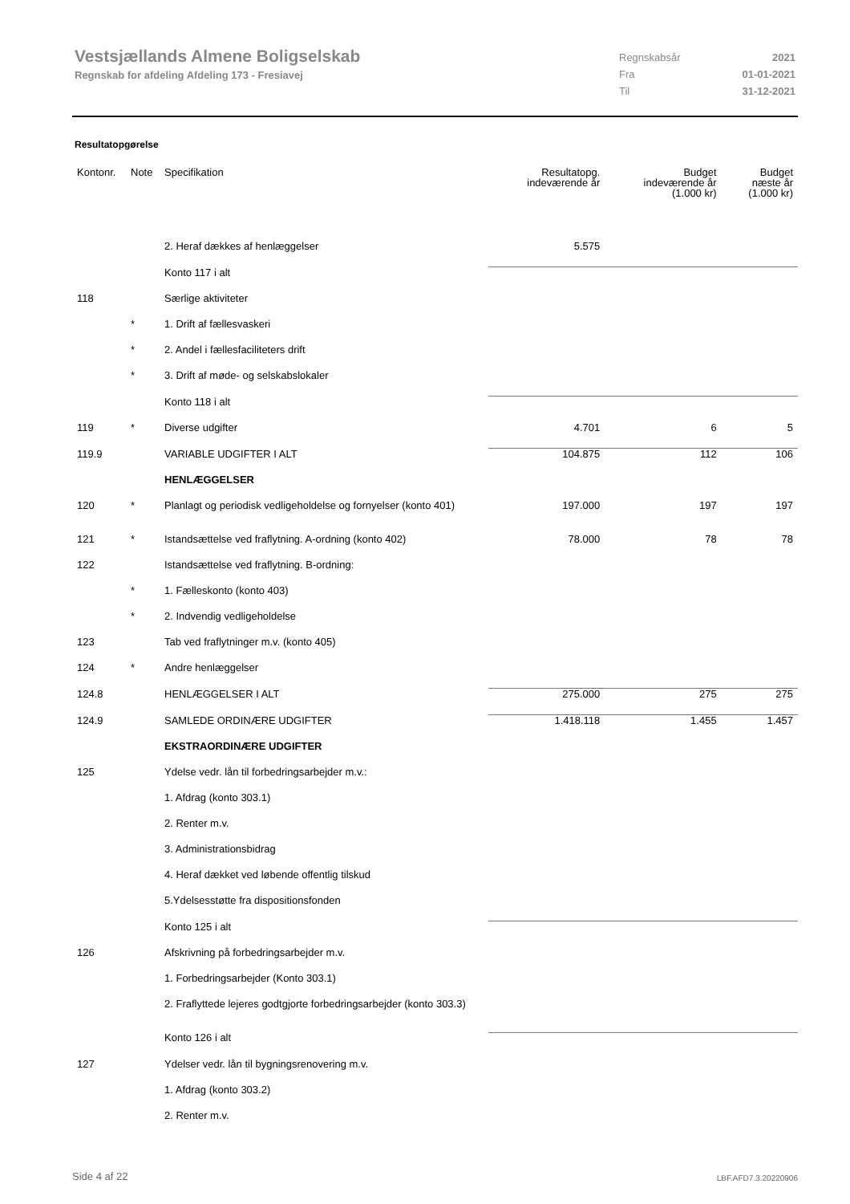Vestsjællands Almene Boligselskab
Regnskab for afdeling Afdeling 173 - Fresiavej
Regnskabsår 2021
Fra 01-01-2021
Til 31-12-2021
Resultatopgørelse
| Kontonr. | Note | Specifikation | Resultatopg. indeværende år | Budget indeværende år (1.000 kr) | Budget næste år (1.000 kr) |
| --- | --- | --- | --- | --- | --- |
| | | 2. Heraf dækkes af henlæggelser | 5.575 | | |
| | | Konto 117 i alt | | | |
| 118 | | Særlige aktiviteter | | | |
| | * | 1. Drift af fællesvaskeri | | | |
| | * | 2. Andel i fællesfaciliteters drift | | | |
| | * | 3. Drift af møde- og selskabslokaler | | | |
| | | Konto 118 i alt | | | |
| 119 | * | Diverse udgifter | 4.701 | 6 | 5 |
| 119.9 | | VARIABLE UDGIFTER I ALT | 104.875 | 112 | 106 |
| | | HENLÆGGELSER | | | |
| 120 | * | Planlagt og periodisk vedligeholdelse og fornyelser (konto 401) | 197.000 | 197 | 197 |
| 121 | * | Istandsættelse ved fraflytning. A-ordning (konto 402) | 78.000 | 78 | 78 |
| 122 | | Istandsættelse ved fraflytning. B-ordning: | | | |
| | * | 1. Fælleskonto (konto 403) | | | |
| | * | 2. Indvendig vedligeholdelse | | | |
| 123 | | Tab ved fraflytninger m.v. (konto 405) | | | |
| 124 | * | Andre henlæggelser | | | |
| 124.8 | | HENLÆGGELSER I ALT | 275.000 | 275 | 275 |
| 124.9 | | SAMLEDE ORDINÆRE UDGIFTER | 1.418.118 | 1.455 | 1.457 |
| | | EKSTRAORDINÆRE UDGIFTER | | | |
| 125 | | Ydelse vedr. lån til forbedringsarbejder m.v.: | | | |
| | | 1. Afdrag (konto 303.1) | | | |
| | | 2. Renter m.v. | | | |
| | | 3. Administrationsbidrag | | | |
| | | 4. Heraf dækket ved løbende offentlig tilskud | | | |
| | | 5.Ydelsesstøtte fra dispositionsfonden | | | |
| | | Konto 125 i alt | | | |
| 126 | | Afskrivning på forbedringsarbejder m.v. | | | |
| | | 1. Forbedringsarbejder (Konto 303.1) | | | |
| | | 2. Fraflyttede lejeres godtgjorte forbedringsarbejder (konto 303.3) | | | |
| | | Konto 126 i alt | | | |
| 127 | | Ydelser vedr. lån til bygningsrenovering m.v. | | | |
| | | 1. Afdrag (konto 303.2) | | | |
| | | 2. Renter m.v. | | | |
Side 4 af 22 LBF.AFD7.3.20220906